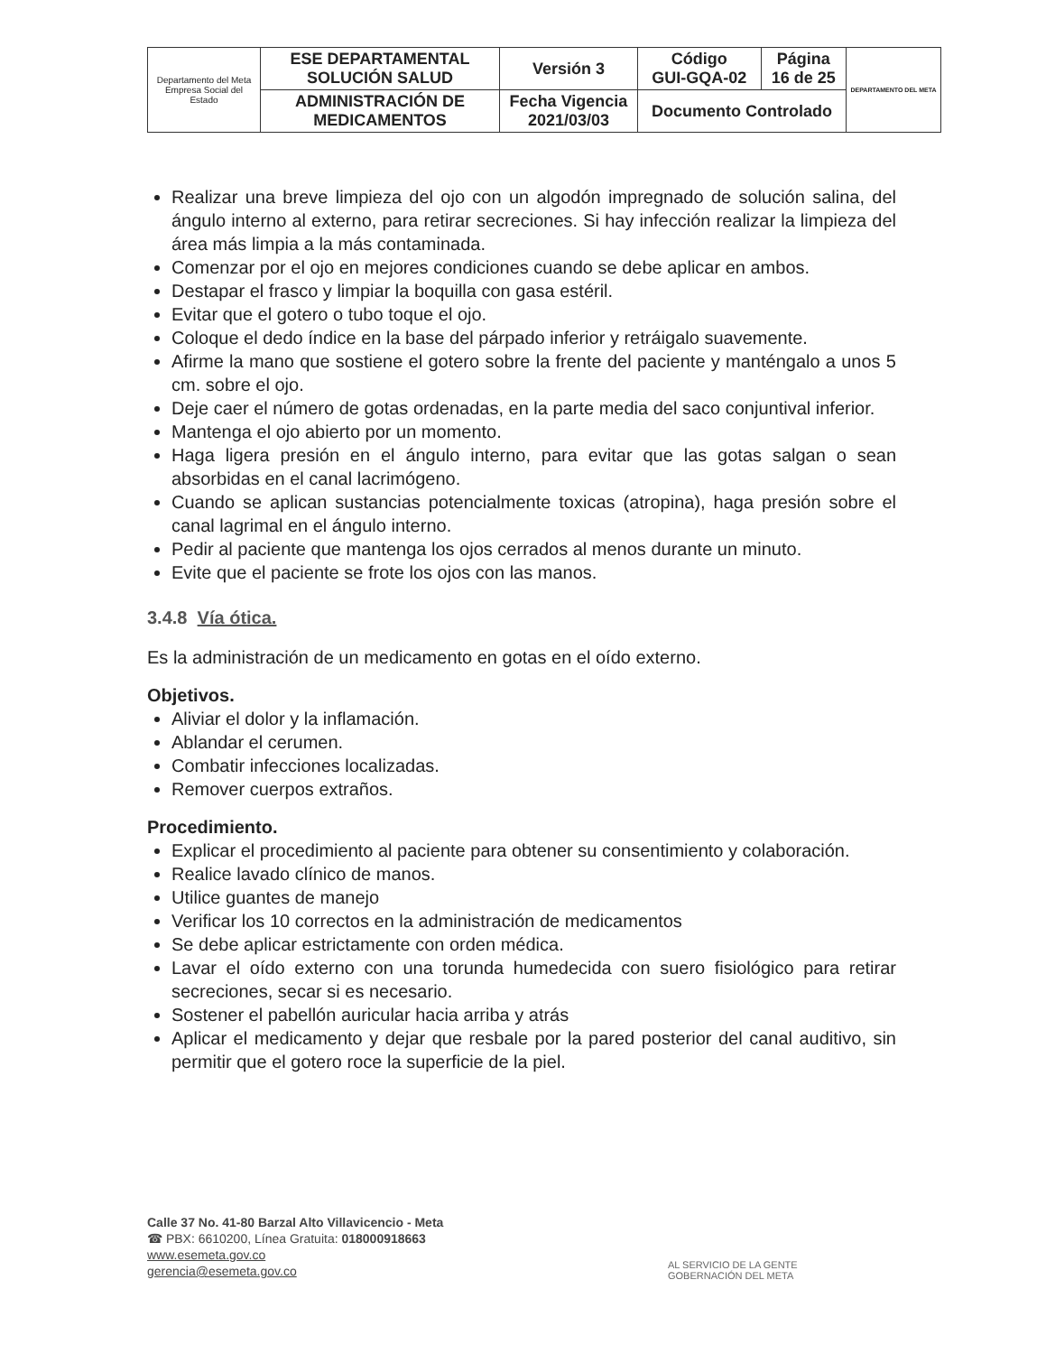| Departamento del Meta Empresa Social del Estado | ESE DEPARTAMENTAL SOLUCIÓN SALUD | Versión 3 | Código GUI-GQA-02 | Página 16 de 25 | DEPARTAMENTO DEL META |
| | ADMINISTRACIÓN DE MEDICAMENTOS | Fecha Vigencia 2021/03/03 | Documento Controlado | | |
Realizar una breve limpieza del ojo con un algodón impregnado de solución salina, del ángulo interno al externo, para retirar secreciones. Si hay infección realizar la limpieza del área más limpia a la más contaminada.
Comenzar por el ojo en mejores condiciones cuando se debe aplicar en ambos.
Destapar el frasco y limpiar la boquilla con gasa estéril.
Evitar que el gotero o tubo toque el ojo.
Coloque el dedo índice en la base del párpado inferior y retráigalo suavemente.
Afirme la mano que sostiene el gotero sobre la frente del paciente y manténgalo a unos 5 cm. sobre el ojo.
Deje caer el número de gotas ordenadas, en la parte media del saco conjuntival inferior.
Mantenga el ojo abierto por un momento.
Haga ligera presión en el ángulo interno, para evitar que las gotas salgan o sean absorbidas en el canal lacrimógeno.
Cuando se aplican sustancias potencialmente toxicas (atropina), haga presión sobre el canal lagrimal en el ángulo interno.
Pedir al paciente que mantenga los ojos cerrados al menos durante un minuto.
Evite que el paciente se frote los ojos con las manos.
3.4.8 Vía ótica.
Es la administración de un medicamento en gotas en el oído externo.
Objetivos.
Aliviar el dolor y la inflamación.
Ablandar el cerumen.
Combatir infecciones localizadas.
Remover cuerpos extraños.
Procedimiento.
Explicar el procedimiento al paciente para obtener su consentimiento y colaboración.
Realice lavado clínico de manos.
Utilice guantes de manejo
Verificar los 10 correctos en la administración de medicamentos
Se debe aplicar estrictamente con orden médica.
Lavar el oído externo con una torunda humedecida con suero fisiológico para retirar secreciones, secar si es necesario.
Sostener el pabellón auricular hacia arriba y atrás
Aplicar el medicamento y dejar que resbale por la pared posterior del canal auditivo, sin permitir que el gotero roce la superficie de la piel.
Calle 37 No. 41-80 Barzal Alto Villavicencio - Meta
☎ PBX: 6610200, Línea Gratuita: 018000918663
www.esemeta.gov.co
gerencia@esemeta.gov.co
AL SERVICIO DE LA GENTE
GOBERNACIÓN DEL META